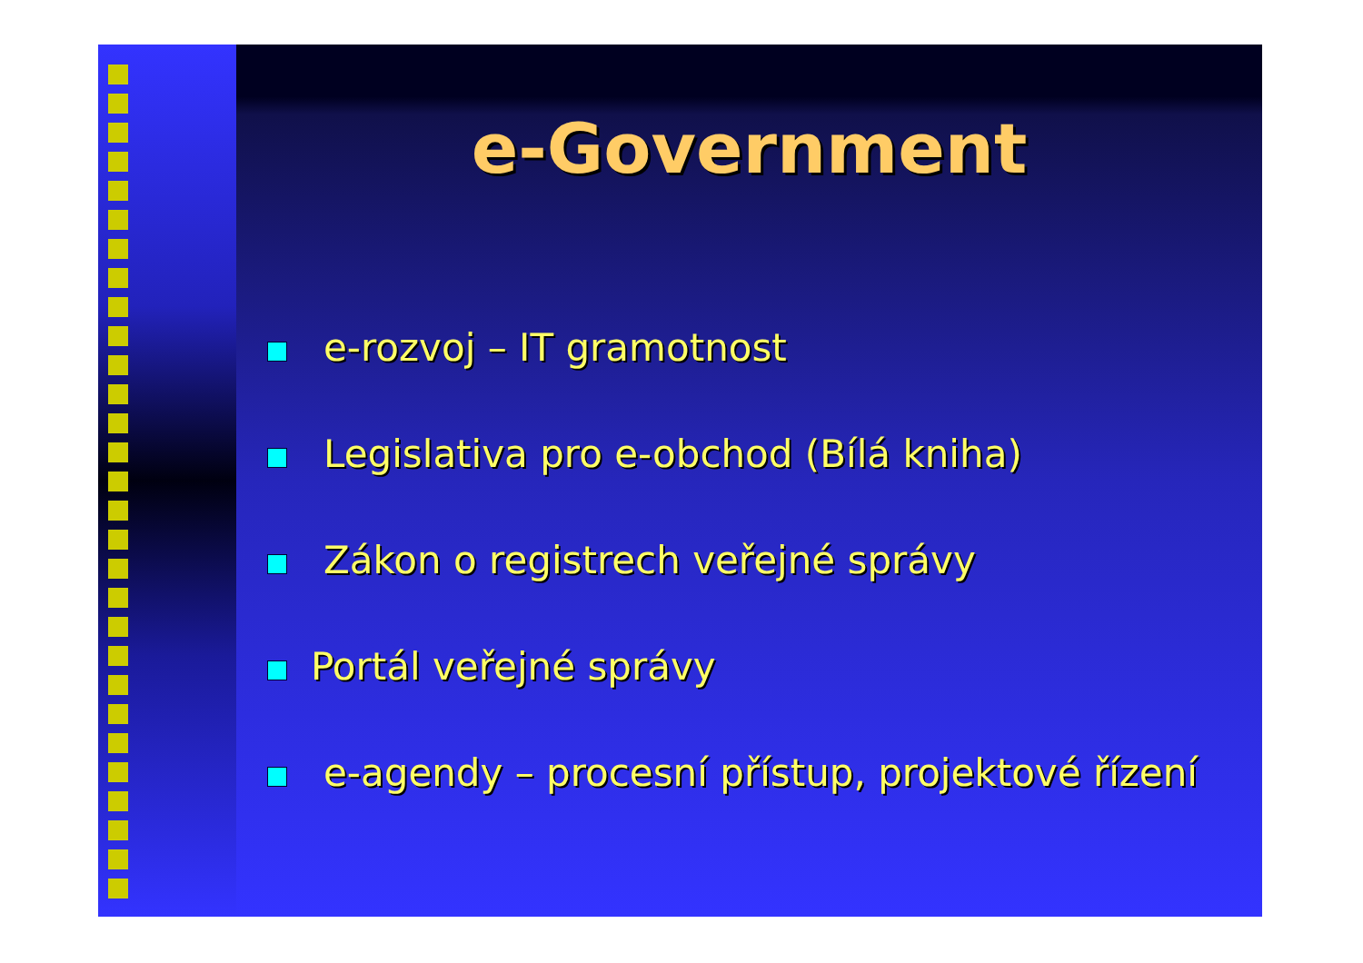e-Government
e-rozvoj – IT gramotnost
Legislativa pro e-obchod (Bílá kniha)
Zákon o registrech veřejné správy
Portál veřejné správy
e-agendy – procesní přístup, projektové řízení